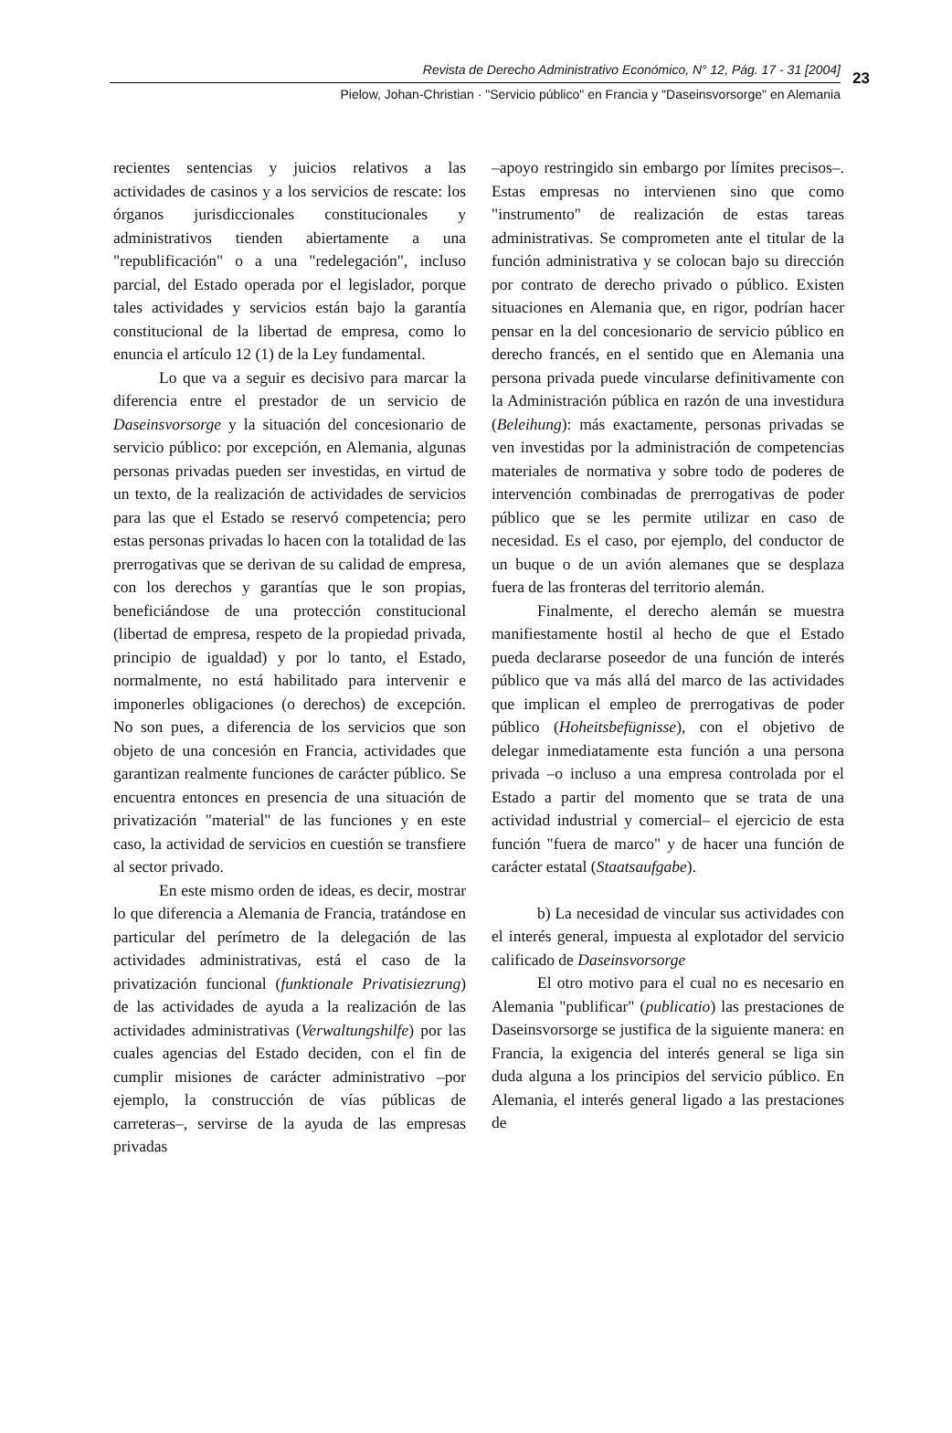Revista de Derecho Administrativo Económico, N° 12, Pág. 17 - 31 [2004]
Pielow, Johan-Christian · "Servicio público" en Francia y "Daseinsvorsorge" en Alemania
23
recientes sentencias y juicios relativos a las actividades de casinos y a los servicios de rescate: los órganos jurisdiccionales constitucionales y administrativos tienden abiertamente a una "republificación" o a una "redelegación", incluso parcial, del Estado operada por el legislador, porque tales actividades y servicios están bajo la garantía constitucional de la libertad de empresa, como lo enuncia el artículo 12 (1) de la Ley fundamental.
Lo que va a seguir es decisivo para marcar la diferencia entre el prestador de un servicio de Daseinsvorsorge y la situación del concesionario de servicio público: por excepción, en Alemania, algunas personas privadas pueden ser investidas, en virtud de un texto, de la realización de actividades de servicios para las que el Estado se reservó competencia; pero estas personas privadas lo hacen con la totalidad de las prerrogativas que se derivan de su calidad de empresa, con los derechos y garantías que le son propias, beneficiándose de una protección constitucional (libertad de empresa, respeto de la propiedad privada, principio de igualdad) y por lo tanto, el Estado, normalmente, no está habilitado para intervenir e imponerles obligaciones (o derechos) de excepción. No son pues, a diferencia de los servicios que son objeto de una concesión en Francia, actividades que garantizan realmente funciones de carácter público. Se encuentra entonces en presencia de una situación de privatización "material" de las funciones y en este caso, la actividad de servicios en cuestión se transfiere al sector privado.
En este mismo orden de ideas, es decir, mostrar lo que diferencia a Alemania de Francia, tratándose en particular del perímetro de la delegación de las actividades administrativas, está el caso de la privatización funcional (funktionale Privatisiezrung) de las actividades de ayuda a la realización de las actividades administrativas (Verwaltungshilfe) por las cuales agencias del Estado deciden, con el fin de cumplir misiones de carácter administrativo –por ejemplo, la construcción de vías públicas de carreteras–, servirse de la ayuda de las empresas privadas
–apoyo restringido sin embargo por límites precisos–. Estas empresas no intervienen sino que como "instrumento" de realización de estas tareas administrativas. Se comprometen ante el titular de la función administrativa y se colocan bajo su dirección por contrato de derecho privado o público. Existen situaciones en Alemania que, en rigor, podrían hacer pensar en la del concesionario de servicio público en derecho francés, en el sentido que en Alemania una persona privada puede vincularse definitivamente con la Administración pública en razón de una investidura (Beleihung): más exactamente, personas privadas se ven investidas por la administración de competencias materiales de normativa y sobre todo de poderes de intervención combinadas de prerrogativas de poder público que se les permite utilizar en caso de necesidad. Es el caso, por ejemplo, del conductor de un buque o de un avión alemanes que se desplaza fuera de las fronteras del territorio alemán.
Finalmente, el derecho alemán se muestra manifiestamente hostil al hecho de que el Estado pueda declararse poseedor de una función de interés público que va más allá del marco de las actividades que implican el empleo de prerrogativas de poder público (Hoheitsbefügnisse), con el objetivo de delegar inmediatamente esta función a una persona privada –o incluso a una empresa controlada por el Estado a partir del momento que se trata de una actividad industrial y comercial– el ejercicio de esta función "fuera de marco" y de hacer una función de carácter estatal (Staatsaufgabe).
b) La necesidad de vincular sus actividades con el interés general, impuesta al explotador del servicio calificado de Daseinsvorsorge
El otro motivo para el cual no es necesario en Alemania "publificar" (publicatio) las prestaciones de Daseinsvorsorge se justifica de la siguiente manera: en Francia, la exigencia del interés general se liga sin duda alguna a los principios del servicio público. En Alemania, el interés general ligado a las prestaciones de